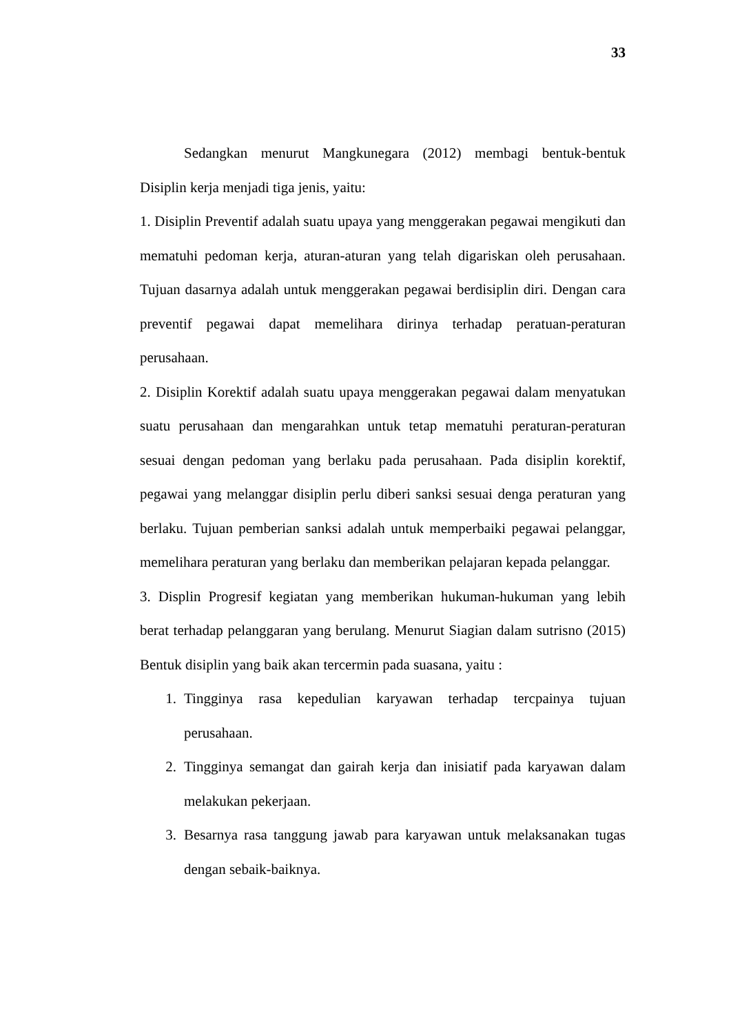33
Sedangkan menurut Mangkunegara (2012) membagi bentuk-bentuk Disiplin kerja menjadi tiga jenis, yaitu:
1. Disiplin Preventif adalah suatu upaya yang menggerakan pegawai mengikuti dan mematuhi pedoman kerja, aturan-aturan yang telah digariskan oleh perusahaan. Tujuan dasarnya adalah untuk menggerakan pegawai berdisiplin diri. Dengan cara preventif pegawai dapat memelihara dirinya terhadap peratuan-peraturan perusahaan.
2. Disiplin Korektif adalah suatu upaya menggerakan pegawai dalam menyatukan suatu perusahaan dan mengarahkan untuk tetap mematuhi peraturan-peraturan sesuai dengan pedoman yang berlaku pada perusahaan. Pada disiplin korektif, pegawai yang melanggar disiplin perlu diberi sanksi sesuai denga peraturan yang berlaku. Tujuan pemberian sanksi adalah untuk memperbaiki pegawai pelanggar, memelihara peraturan yang berlaku dan memberikan pelajaran kepada pelanggar.
3. Displin Progresif kegiatan yang memberikan hukuman-hukuman yang lebih berat terhadap pelanggaran yang berulang. Menurut Siagian dalam sutrisno (2015) Bentuk disiplin yang baik akan tercermin pada suasana, yaitu :
1. Tingginya rasa kepedulian karyawan terhadap tercpainya tujuan perusahaan.
2. Tingginya semangat dan gairah kerja dan inisiatif pada karyawan dalam melakukan pekerjaan.
3. Besarnya rasa tanggung jawab para karyawan untuk melaksanakan tugas dengan sebaik-baiknya.